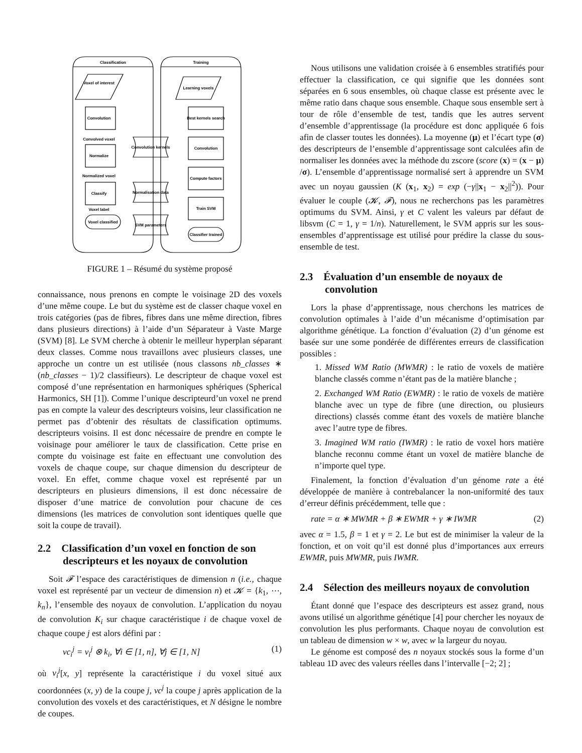Classification
Training
Voxel of interest
Convolution
Convolved voxel
Normalize
Normalized voxel
Classify
Voxel label
Voxel classified
Learning voxels
Best kernels search
Convolution
Compute factors
Train SVM
Classifier trained
Convolution kernels
Normalisation data
SVM parameters
FIGURE 1 – Résumé du système proposé
connaissance, nous prenons en compte le voisinage 2D des voxels d’une même coupe. Le but du système est de classer chaque voxel en trois catégories (pas de fibres, fibres dans une même direction, fibres dans plusieurs directions) à l’aide d’un Séparateur à Vaste Marge (SVM) [8]. Le SVM cherche à obtenir le meilleur hyperplan séparant deux classes. Comme nous travaillons avec plusieurs classes, une approche un contre un est utilisée (nous classons nb_classes ∗ (nb_classes − 1)/2 classifieurs). Le descripteur de chaque voxel est composé d’une représentation en harmoniques sphériques (Spherical Harmonics, SH [1]). Comme l’unique descripteurd’un voxel ne prend pas en compte la valeur des descripteurs voisins, leur classification ne permet pas d’obtenir des résultats de classification optimums. descripteurs voisins. Il est donc nécessaire de prendre en compte le voisinage pour améliorer le taux de classification. Cette prise en compte du voisinage est faite en effectuant une convolution des voxels de chaque coupe, sur chaque dimension du descripteur de voxel. En effet, comme chaque voxel est représenté par un descripteurs en plusieurs dimensions, il est donc nécessaire de disposer d’une matrice de convolution pour chacune de ces dimensions (les matrices de convolution sont identiques quelle que soit la coupe de travail).
2.2 Classification d’un voxel en fonction de son descripteurs et les noyaux de convolution
Soit 𝓕 l’espace des caractéristiques de dimension n (i.e., chaque voxel est représenté par un vecteur de dimension n) et 𝓚 = {k<sub>1</sub>, ⋯, k<sub>n</sub>}, l’ensemble des noyaux de convolution. L’application du noyau de convolution K<sub>i</sub> sur chaque caractéristique i de chaque voxel de chaque coupe j est alors défini par :
vc<sub>i</sub><sup>j</sup> = v<sub>i</sub><sup>j</sup> ⊗ k<sub>i</sub>, ∀i ∈ [1, n], ∀j ∈ [1, N] (1)
où v<sub>i</sub><sup>j</sup>[x, y] représente la caractéristique i du voxel situé aux coordonnées (x, y) de la coupe j, vc<sup>j</sup> la coupe j après application de la convolution des voxels et des caractéristiques, et N désigne le nombre de coupes.
Nous utilisons une validation croisée à 6 ensembles stratifiés pour effectuer la classification, ce qui signifie que les données sont séparées en 6 sous ensembles, où chaque classe est présente avec le même ratio dans chaque sous ensemble. Chaque sous ensemble sert à tour de rôle d’ensemble de test, tandis que les autres servent d’ensemble d’apprentissage (la procédure est donc appliquée 6 fois afin de classer toutes les données). La moyenne (μ) et l’écart type (σ) des descripteurs de l’ensemble d’apprentissage sont calculées afin de normaliser les données avec la méthode du zscore (score (x) = (x − μ) /σ). L’ensemble d’apprentissage normalisé sert à apprendre un SVM avec un noyau gaussien (K (x<sub>1</sub>, x<sub>2</sub>) = exp (−γ||x<sub>1</sub> − x<sub>2</sub>||<sup>2</sup>)). Pour évaluer le couple (𝓚, 𝓕), nous ne recherchons pas les paramètres optimums du SVM. Ainsi, γ et C valent les valeurs par défaut de libsvm (C = 1, γ = 1/n). Naturellement, le SVM appris sur les sous-ensembles d’apprentissage est utilisé pour prédire la classe du sous-ensemble de test.
2.3 Évaluation d’un ensemble de noyaux de convolution
Lors la phase d’apprentissage, nous cherchons les matrices de convolution optimales à l’aide d’un mécanisme d’optimisation par algorithme génétique. La fonction d’évaluation (2) d’un génome est basée sur une some pondérée de différentes erreurs de classification possibles :
1. Missed WM Ratio (MWMR) : le ratio de voxels de matière blanche classés comme n’étant pas de la matière blanche ;
2. Exchanged WM Ratio (EWMR) : le ratio de voxels de matière blanche avec un type de fibre (une direction, ou plusieurs directions) classés comme étant des voxels de matière blanche avec l’autre type de fibres.
3. Imagined WM ratio (IWMR) : le ratio de voxel hors matière blanche reconnu comme étant un voxel de matière blanche de n’importe quel type.
Finalement, la fonction d’évaluation d’un génome rate a été développée de manière à contrebalancer la non-uniformité des taux d’erreur définis précédemment, telle que :
rate = α ∗ MWMR + β ∗ EWMR + γ ∗ IWMR (2)
avec α = 1.5, β = 1 et γ = 2. Le but est de minimiser la valeur de la fonction, et on voit qu’il est donné plus d’importances aux erreurs EWMR, puis MWMR, puis IWMR.
2.4 Sélection des meilleurs noyaux de convolution
Étant donné que l’espace des descripteurs est assez grand, nous avons utilisé un algorithme génétique [4] pour chercher les noyaux de convolution les plus performants. Chaque noyau de convolution est un tableau de dimension w × w, avec w la largeur du noyau.
Le génome est composé des n noyaux stockés sous la forme d’un tableau 1D avec des valeurs réelles dans l’intervalle [−2; 2] ;